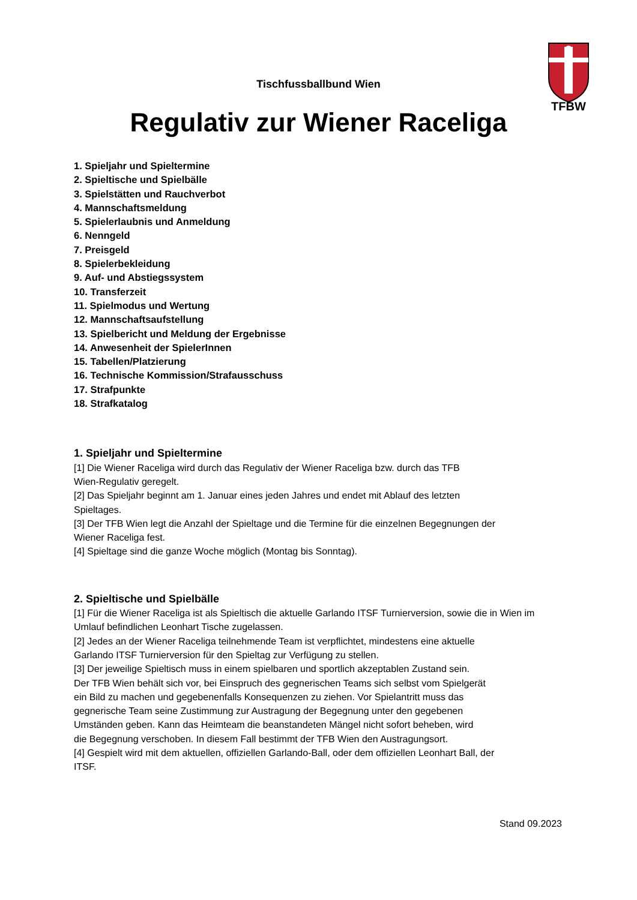TFBW
Tischfussballbund Wien
Regulativ zur Wiener Raceliga
1. Spieljahr und Spieltermine
2. Spieltische und Spielbälle
3. Spielstätten und Rauchverbot
4. Mannschaftsmeldung
5. Spielerlaubnis und Anmeldung
6. Nenngeld
7. Preisgeld
8. Spielerbekleidung
9. Auf- und Abstiegssystem
10. Transferzeit
11. Spielmodus und Wertung
12. Mannschaftsaufstellung
13. Spielbericht und Meldung der Ergebnisse
14. Anwesenheit der SpielerInnen
15. Tabellen/Platzierung
16. Technische Kommission/Strafausschuss
17. Strafpunkte
18. Strafkatalog
1. Spieljahr und Spieltermine
[1] Die Wiener Raceliga wird durch das Regulativ der Wiener Raceliga bzw. durch das TFB
Wien-Regulativ geregelt.
[2] Das Spieljahr beginnt am 1. Januar eines jeden Jahres und endet mit Ablauf des letzten
Spieltages.
[3] Der TFB Wien legt die Anzahl der Spieltage und die Termine für die einzelnen Begegnungen der
Wiener Raceliga fest.
[4] Spieltage sind die ganze Woche möglich (Montag bis Sonntag).
2. Spieltische und Spielbälle
[1] Für die Wiener Raceliga ist als Spieltisch die aktuelle Garlando ITSF Turnierversion, sowie die in Wien im Umlauf befindlichen Leonhart Tische zugelassen.
[2] Jedes an der Wiener Raceliga teilnehmende Team ist verpflichtet, mindestens eine aktuelle
Garlando ITSF Turnierversion für den Spieltag zur Verfügung zu stellen.
[3] Der jeweilige Spieltisch muss in einem spielbaren und sportlich akzeptablen Zustand sein.
Der TFB Wien behält sich vor, bei Einspruch des gegnerischen Teams sich selbst vom Spielgerät
ein Bild zu machen und gegebenenfalls Konsequenzen zu ziehen. Vor Spielantritt muss das
gegnerische Team seine Zustimmung zur Austragung der Begegnung unter den gegebenen
Umständen geben. Kann das Heimteam die beanstandeten Mängel nicht sofort beheben, wird
die Begegnung verschoben. In diesem Fall bestimmt der TFB Wien den Austragungsort.
[4] Gespielt wird mit dem aktuellen, offiziellen Garlando-Ball, oder dem offiziellen Leonhart Ball, der
ITSF.
Stand 09.2023